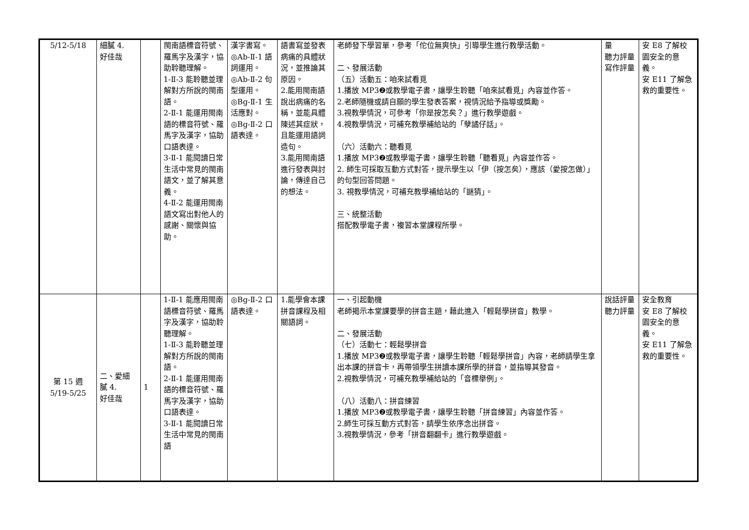| 5/12-5/18 | 細膩 4. 好佳哉 | | 閩南語標音符號、羅馬字及漢字，協助聆聽理解。 1-Ⅱ-3 能聆聽並理解對方所說的閩南語。 2-Ⅱ-1 能運用閩南語的標音符號、羅馬字及漢字，協助口語表達。 3-Ⅱ-1 能閱讀日常生活中常見的閩南語文，並了解其意義。 4-Ⅱ-2 能運用閩南語文寫出對他人的感謝、關懷與協助。 | 漢字書寫。 ◎Ab-Ⅱ-1 語詞運用。 ◎Ab-Ⅱ-2 句型運用。 ◎Bg-Ⅱ-1 生活應對。 ◎Bg-Ⅱ-2 口語表達。 | 語書寫並發表病痛的具體狀況，並推論其原因。 2.能用閩南語說出病痛的名稱，並能具體陳述其症狀，且能運用語詞造句。 3.能用閩南語進行發表與討論，傳達自己的想法。 | 老師發下學習單，參考「佗位無爽快」引導學生進行教學活動。 二、發展活動 （五）活動五：咱來試看覓 1.播放 MP3❷或教學電子書，讓學生聆聽「咱來試看覓」內容並作答。 2.老師隨機或請自願的學生發表答案，視情況給予指導或獎勵。 3.視教學情況，可參考「你是按怎矣？」進行教學遊戲。 4.視教學情況，可補充教學補給站的「孽譎仔話」。 （六）活動六：聽看覓 1.播放 MP3❷或教學電子書，讓學生聆聽「聽看覓」內容並作答。 2. 師生可採取互動方式對答，提示學生以「伊（按怎矣），應該（愛按怎做）」的句型回答問題。 3. 視教學情況，可補充教學補給站的「謎猜」。 三、統整活動 搭配教學電子書，複習本堂課程所學。 | 量 聽力評量 寫作評量 | 安 E8 了解校園安全的意義。 安 E11 了解急救的重要性。 |
| 第 15 週 5/19-5/25 | 二、愛細膩 4. 好佳哉 | 1 | 1-Ⅱ-1 能應用閩南語標音符號、羅馬字及漢字，協助聆聽理解。 1-Ⅱ-3 能聆聽並理解對方所說的閩南語。 2-Ⅱ-1 能運用閩南語的標音符號、羅馬字及漢字，協助口語表達。 3-Ⅱ-1 能閱讀日常生活中常見的閩南語 | ◎Bg-Ⅱ-2 口語表達。 | 1.能學會本課拼音課程及相關語詞。 | 一、引起動機 老師揭示本堂課要學的拼音主題，藉此進入「輕鬆學拼音」教學。 二、發展活動 （七）活動七：輕鬆學拼音 1.播放 MP3❷或教學電子書，讓學生聆聽「輕鬆學拼音」內容，老師請學生拿出本課的拼音卡，再帶領學生拼讀本課所學的拼音，並指導其發音。 2.視教學情況，可補充教學補給站的「音標舉例」。 （八）活動八：拼音練習 1.播放 MP3❷或教學電子書，讓學生聆聽「拼音練習」內容並作答。 2.師生可採互動方式對答，請學生依序念出拼音。 3.視教學情況，參考「拼音翻翻卡」進行教學遊戲。 | 說話評量 聽力評量 | 安全教育 安 E8 了解校園安全的意義。 安 E11 了解急救的重要性。 |